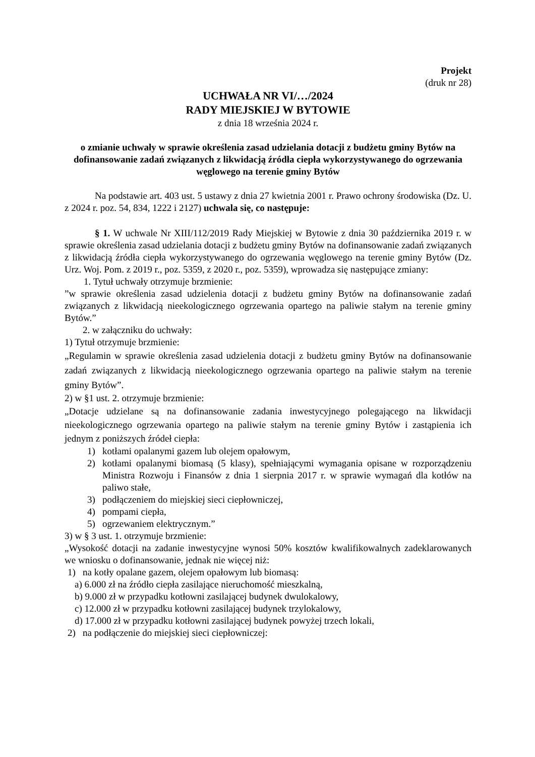Projekt
(druk nr 28)
UCHWAŁA NR VI/…/2024
RADY MIEJSKIEJ W BYTOWIE
z dnia 18 września 2024 r.
o zmianie uchwały w sprawie określenia zasad udzielania dotacji z budżetu gminy Bytów na dofinansowanie zadań związanych z likwidacją źródła ciepła wykorzystywanego do ogrzewania węglowego na terenie gminy Bytów
Na podstawie art. 403 ust. 5 ustawy z dnia 27 kwietnia 2001 r. Prawo ochrony środowiska (Dz. U. z 2024 r. poz. 54, 834, 1222 i 2127) uchwala się, co następuje:
§ 1. W uchwale Nr XIII/112/2019 Rady Miejskiej w Bytowie z dnia 30 października 2019 r. w sprawie określenia zasad udzielania dotacji z budżetu gminy Bytów na dofinansowanie zadań związanych z likwidacją źródła ciepła wykorzystywanego do ogrzewania węglowego na terenie gminy Bytów (Dz. Urz. Woj. Pom. z 2019 r., poz. 5359, z 2020 r., poz. 5359), wprowadza się następujące zmiany:
1. Tytuł uchwały otrzymuje brzmienie:
”w sprawie określenia zasad udzielenia dotacji z budżetu gminy Bytów na dofinansowanie zadań związanych z likwidacją nieekologicznego ogrzewania opartego na paliwie stałym na terenie gminy Bytów.”
2. w załączniku do uchwały:
1) Tytuł otrzymuje brzmienie:
„Regulamin w sprawie określenia zasad udzielenia dotacji z budżetu gminy Bytów na dofinansowanie zadań związanych z likwidacją nieekologicznego ogrzewania opartego na paliwie stałym na terenie gminy Bytów”.
2) w §1 ust. 2. otrzymuje brzmienie:
„Dotacje udzielane są na dofinansowanie zadania inwestycyjnego polegającego na likwidacji nieekologicznego ogrzewania opartego na paliwie stałym na terenie gminy Bytów i zastąpienia ich jednym z poniższych źródeł ciepła:
1) kotłami opalanymi gazem lub olejem opałowym,
2) kotłami opalanymi biomasą (5 klasy), spełniającymi wymagania opisane w rozporządzeniu Ministra Rozwoju i Finansów z dnia 1 sierpnia 2017 r. w sprawie wymagań dla kotłów na paliwo stałe,
3) podłączeniem do miejskiej sieci ciepłowniczej,
4) pompami ciepła,
5) ogrzewaniem elektrycznym.”
3) w § 3 ust. 1. otrzymuje brzmienie:
„Wysokość dotacji na zadanie inwestycyjne wynosi 50% kosztów kwalifikowalnych zadeklarowanych we wniosku o dofinansowanie, jednak nie więcej niż:
1) na kotły opalane gazem, olejem opałowym lub biomasą:
a) 6.000 zł na źródło ciepła zasilające nieruchomość mieszkalną,
b) 9.000 zł w przypadku kotłowni zasilającej budynek dwulokalowy,
c) 12.000 zł w przypadku kotłowni zasilającej budynek trzylokalowy,
d) 17.000 zł w przypadku kotłowni zasilającej budynek powyżej trzech lokali,
2) na podłączenie do miejskiej sieci ciepłowniczej: